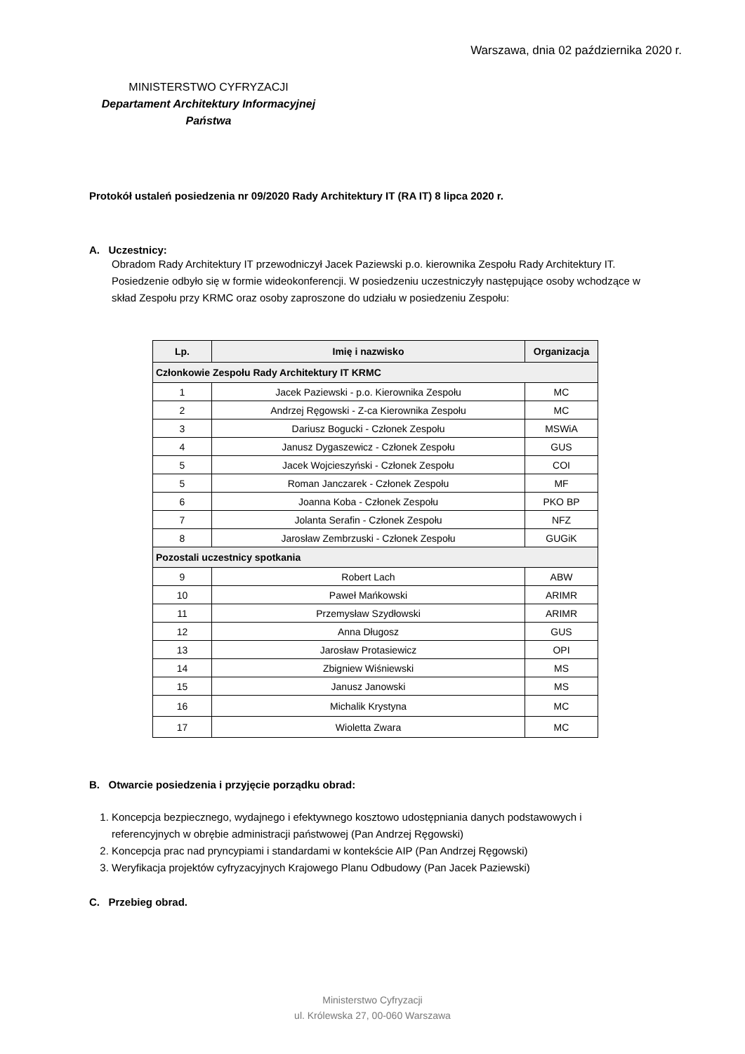Warszawa, dnia 02 października 2020 r.
MINISTERSTWO CYFRYZACJI
Departament Architektury Informacyjnej Państwa
Protokół ustaleń posiedzenia nr 09/2020 Rady Architektury IT (RA IT) 8 lipca 2020 r.
A. Uczestnicy:
Obradom Rady Architektury IT przewodniczył Jacek Paziewski p.o. kierownika Zespołu Rady Architektury IT. Posiedzenie odbyło się w formie wideokonferencji. W posiedzeniu uczestniczyły następujące osoby wchodzące w skład Zespołu przy KRMC oraz osoby zaproszone do udziału w posiedzeniu Zespołu:
| Lp. | Imię i nazwisko | Organizacja |
| --- | --- | --- |
| Członkowie Zespołu Rady Architektury IT KRMC | | |
| 1 | Jacek Paziewski - p.o. Kierownika Zespołu | MC |
| 2 | Andrzej Ręgowski - Z-ca Kierownika Zespołu | MC |
| 3 | Dariusz Bogucki - Członek Zespołu | MSWiA |
| 4 | Janusz Dygaszewicz - Członek Zespołu | GUS |
| 5 | Jacek Wojcieszyński - Członek Zespołu | COI |
| 5 | Roman Janczarek - Członek Zespołu | MF |
| 6 | Joanna Koba - Członek Zespołu | PKO BP |
| 7 | Jolanta Serafin - Członek Zespołu | NFZ |
| 8 | Jarosław Zembrzuski - Członek Zespołu | GUGiK |
| Pozostali uczestnicy spotkania | | |
| 9 | Robert Lach | ABW |
| 10 | Paweł Mańkowski | ARIMR |
| 11 | Przemysław Szydłowski | ARIMR |
| 12 | Anna Długosz | GUS |
| 13 | Jarosław Protasiewicz | OPI |
| 14 | Zbigniew Wiśniewski | MS |
| 15 | Janusz Janowski | MS |
| 16 | Michalik Krystyna | MC |
| 17 | Wioletta Zwara | MC |
B. Otwarcie posiedzenia i przyjęcie porządku obrad:
1. Koncepcja bezpiecznego, wydajnego i efektywnego kosztowo udostępniania danych podstawowych i referencyjnych w obrębie administracji państwowej (Pan Andrzej Ręgowski)
2. Koncepcja prac nad pryncypiami i standardami w kontekście AIP (Pan Andrzej Ręgowski)
3. Weryfikacja projektów cyfryzacyjnych Krajowego Planu Odbudowy (Pan Jacek Paziewski)
C. Przebieg obrad.
Ministerstwo Cyfryzacji
ul. Królewska 27, 00-060 Warszawa